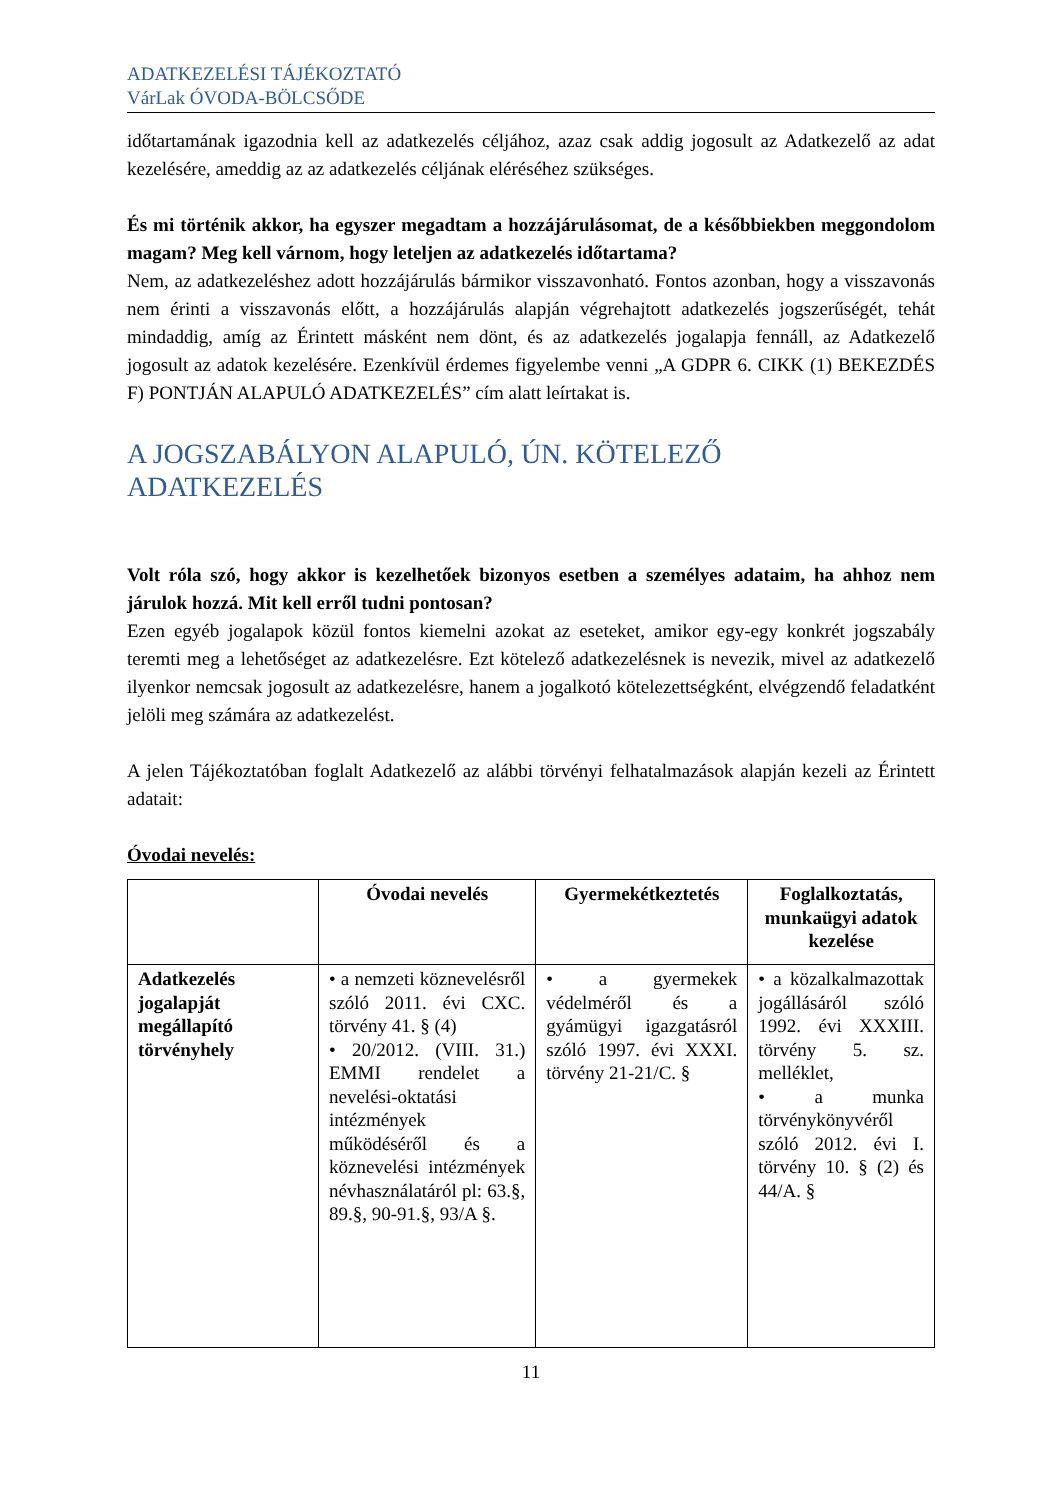ADATKEZELÉSI TÁJÉKOZTATÓ
VárLak ÓVODA-BÖLCSŐDE
időtartamának igazodnia kell az adatkezelés céljához, azaz csak addig jogosult az Adatkezelő az adat kezelésére, ameddig az az adatkezelés céljának eléréséhez szükséges.
És mi történik akkor, ha egyszer megadtam a hozzájárulásomat, de a későbbiekben meggondolom magam? Meg kell várnom, hogy leteljen az adatkezelés időtartama?
Nem, az adatkezeléshez adott hozzájárulás bármikor visszavonható. Fontos azonban, hogy a visszavonás nem érinti a visszavonás előtt, a hozzájárulás alapján végrehajtott adatkezelés jogszerűségét, tehát mindaddig, amíg az Érintett másként nem dönt, és az adatkezelés jogalapja fennáll, az Adatkezelő jogosult az adatok kezelésére. Ezenkívül érdemes figyelembe venni „A GDPR 6. CIKK (1) BEKEZDÉS F) PONTJÁN ALAPULÓ ADATKEZELÉS” cím alatt leírtakat is.
A JOGSZABÁLYON ALAPULÓ, ÚN. KÖTELEZŐ
ADATKEZELÉS
Volt róla szó, hogy akkor is kezelhetőek bizonyos esetben a személyes adataim, ha ahhoz nem járulok hozzá. Mit kell erről tudni pontosan?
Ezen egyéb jogalapok közül fontos kiemelni azokat az eseteket, amikor egy-egy konkrét jogszabály teremti meg a lehetőséget az adatkezelésre. Ezt kötelező adatkezelésnek is nevezik, mivel az adatkezelő ilyenkor nemcsak jogosult az adatkezelésre, hanem a jogalkotó kötelezettségként, elvégzendő feladatként jelöli meg számára az adatkezelést.
A jelen Tájékoztatóban foglalt Adatkezelő az alábbi törvényi felhatalmazások alapján kezeli az Érintett adatait:
Óvodai nevelés:
| | Óvodai nevelés | Gyermekétkeztetés | Foglalkoztatás, munkaügyi adatok kezelése |
| --- | --- | --- | --- |
| Adatkezelés jogalapját megállapító törvényhely | • a nemzeti köznevelésről szóló 2011. évi CXC. törvény 41. § (4) • 20/2012. (VIII. 31.) EMMI rendelet a nevelési-oktatási intézmények működéséről és a köznevelési intézmények névhasználatáról pl: 63.§, 89.§, 90-91.§, 93/A §. | • a gyermekek védelméről és a gyámügyi igazgatásról szóló 1997. évi XXXI. törvény 21-21/C. § | • a közalkalmazottak jogállásáról szóló 1992. évi XXXIII. törvény 5. sz. melléklet, • a munka törvénykönyvéről szóló 2012. évi I. törvény 10. § (2) és 44/A. § |
11